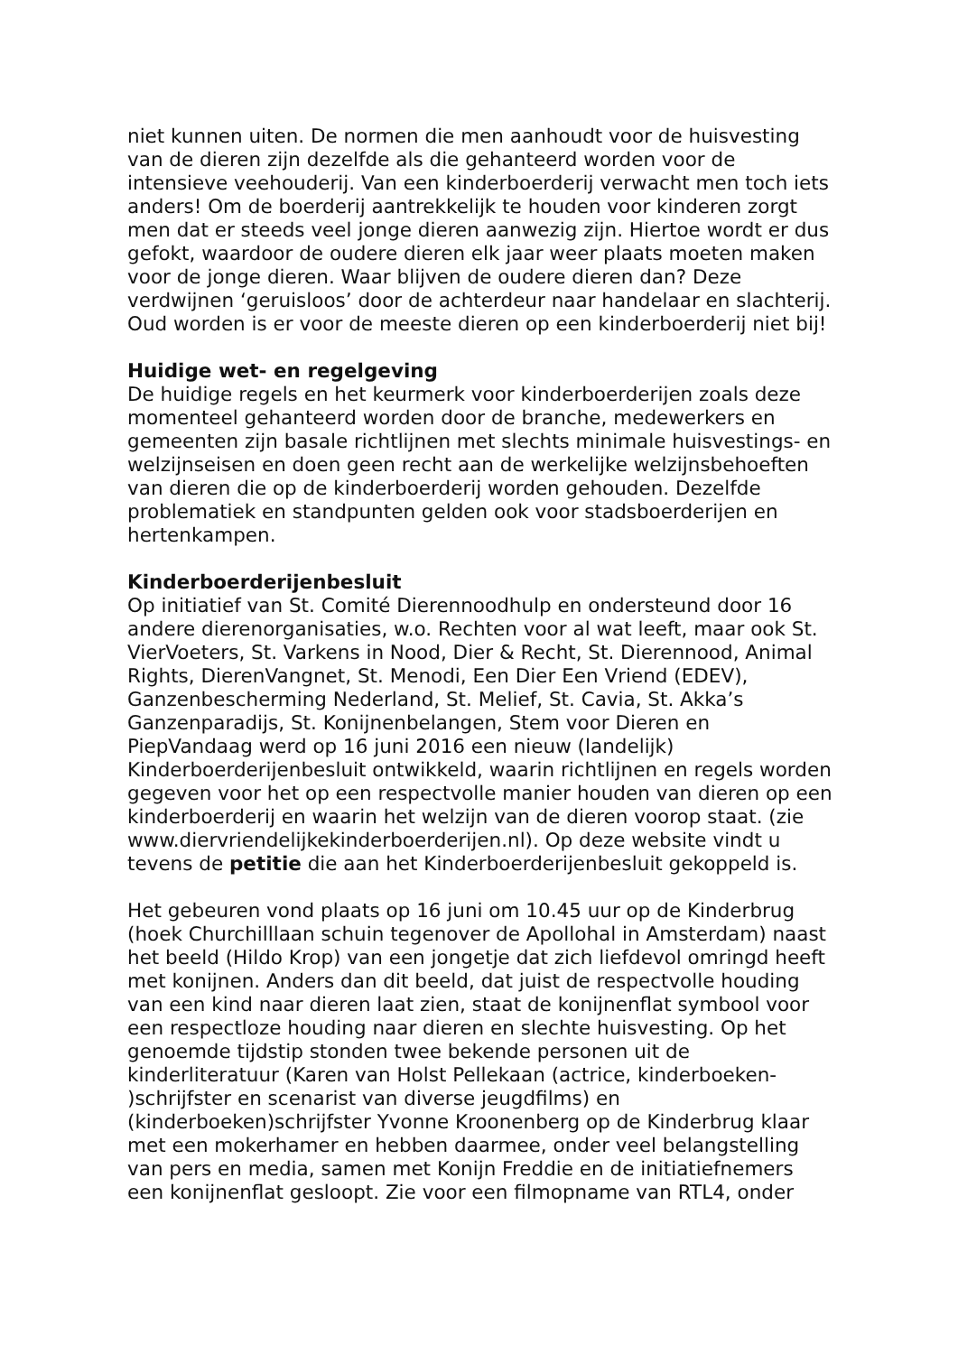niet kunnen uiten. De normen die men aanhoudt voor de huisvesting van de dieren zijn dezelfde als die gehanteerd worden voor de intensieve veehouderij. Van een kinderboerderij verwacht men toch iets anders! Om de boerderij aantrekkelijk te houden voor kinderen zorgt men dat er steeds veel jonge dieren aanwezig zijn. Hiertoe wordt er dus gefokt, waardoor de oudere dieren elk jaar weer plaats moeten maken voor de jonge dieren. Waar blijven de oudere dieren dan? Deze verdwijnen ‘geruisloos’ door de achterdeur naar handelaar en slachterij. Oud worden is er voor de meeste dieren op een kinderboerderij niet bij!
Huidige wet- en regelgeving De huidige regels en het keurmerk voor kinderboerderijen zoals deze momenteel gehanteerd worden door de branche, medewerkers en gemeenten zijn basale richtlijnen met slechts minimale huisvestings- en welzijnseisen en doen geen recht aan de werkelijke welzijnsbehoeften van dieren die op de kinderboerderij worden gehouden. Dezelfde problematiek en standpunten gelden ook voor stadsboerderijen en hertenkampen.
Kinderboerderijenbesluit Op initiatief van St. Comité Dierennoodhulp en ondersteund door 16 andere dierenorganisaties, w.o. Rechten voor al wat leeft, maar ook St. VierVoeters, St. Varkens in Nood, Dier & Recht, St. Dierennood, Animal Rights, DierenVangnet, St. Menodi, Een Dier Een Vriend (EDEV), Ganzenbescherming Nederland, St. Melief, St. Cavia, St. Akka’s Ganzenparadijs, St. Konijnenbelangen, Stem voor Dieren en PiepVandaag werd op 16 juni 2016 een nieuw (landelijk) Kinderboerderijenbesluit ontwikkeld, waarin richtlijnen en regels worden gegeven voor het op een respectvolle manier houden van dieren op een kinderboerderij en waarin het welzijn van de dieren voorop staat. (zie www.diervriendelijkekinderboerderijen.nl). Op deze website vindt u tevens de petitie die aan het Kinderboerderijenbesluit gekoppeld is.
Het gebeuren vond plaats op 16 juni om 10.45 uur op de Kinderbrug (hoek Churchilllaan schuin tegenover de Apollohal in Amsterdam) naast het beeld (Hildo Krop) van een jongetje dat zich liefdevol omringd heeft met konijnen. Anders dan dit beeld, dat juist de respectvolle houding van een kind naar dieren laat zien, staat de konijnenflat symbool voor een respectloze houding naar dieren en slechte huisvesting. Op het genoemde tijdstip stonden twee bekende personen uit de kinderliteratuur (Karen van Holst Pellekaan (actrice, kinderboeken- )schrijfster en scenarist van diverse jeugdfilms) en (kinderboeken)schrijfster Yvonne Kroonenberg op de Kinderbrug klaar met een mokerhamer en hebben daarmee, onder veel belangstelling van pers en media, samen met Konijn Freddie en de initiatiefnemers een konijnenflat gesloopt. Zie voor een filmopname van RTL4, onder